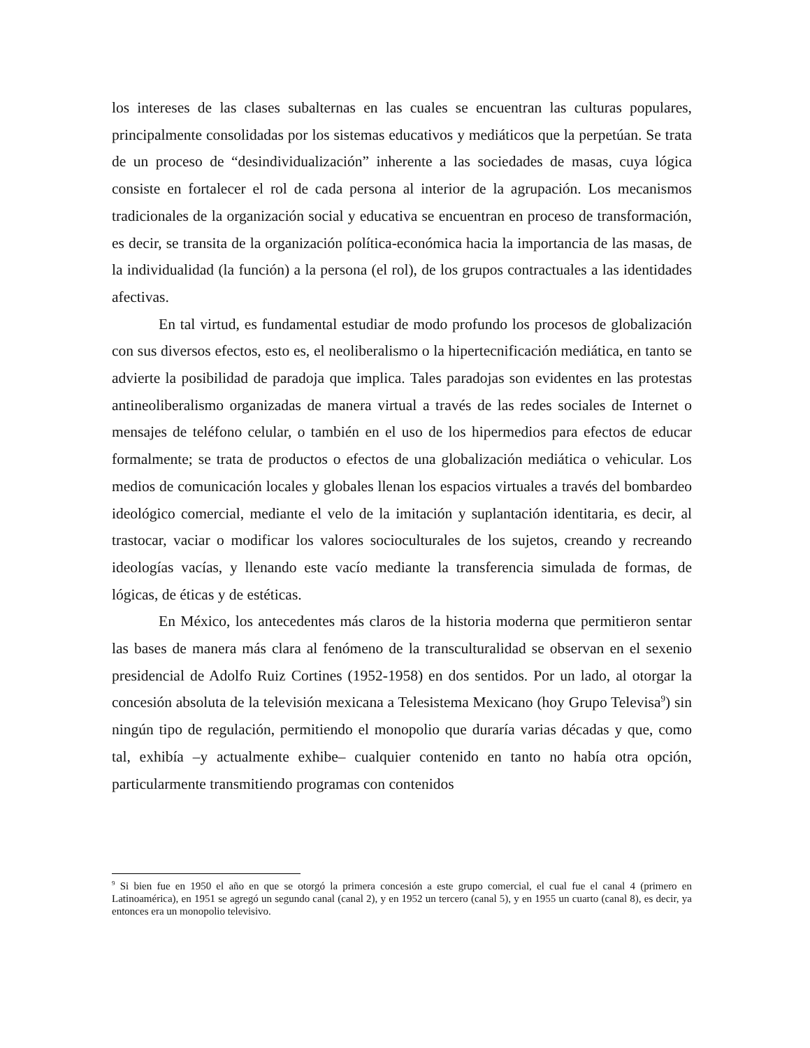los intereses de las clases subalternas en las cuales se encuentran las culturas populares, principalmente consolidadas por los sistemas educativos y mediáticos que la perpetúan. Se trata de un proceso de “desindividualización” inherente a las sociedades de masas, cuya lógica consiste en fortalecer el rol de cada persona al interior de la agrupación. Los mecanismos tradicionales de la organización social y educativa se encuentran en proceso de transformación, es decir, se transita de la organización política-económica hacia la importancia de las masas, de la individualidad (la función) a la persona (el rol), de los grupos contractuales a las identidades afectivas.
En tal virtud, es fundamental estudiar de modo profundo los procesos de globalización con sus diversos efectos, esto es, el neoliberalismo o la hipertecnificación mediática, en tanto se advierte la posibilidad de paradoja que implica. Tales paradojas son evidentes en las protestas antineoliberalismo organizadas de manera virtual a través de las redes sociales de Internet o mensajes de teléfono celular, o también en el uso de los hipermedios para efectos de educar formalmente; se trata de productos o efectos de una globalización mediática o vehicular. Los medios de comunicación locales y globales llenan los espacios virtuales a través del bombardeo ideológico comercial, mediante el velo de la imitación y suplantación identitaria, es decir, al trastocar, vaciar o modificar los valores socioculturales de los sujetos, creando y recreando ideologías vacías, y llenando este vacío mediante la transferencia simulada de formas, de lógicas, de éticas y de estéticas.
En México, los antecedentes más claros de la historia moderna que permitieron sentar las bases de manera más clara al fenómeno de la transculturalidad se observan en el sexenio presidencial de Adolfo Ruiz Cortines (1952-1958) en dos sentidos. Por un lado, al otorgar la concesión absoluta de la televisión mexicana a Telesistema Mexicano (hoy Grupo Televisa<sup>9</sup>) sin ningún tipo de regulación, permitiendo el monopolio que duraría varias décadas y que, como tal, exhibía –y actualmente exhibe– cualquier contenido en tanto no había otra opción, particularmente transmitiendo programas con contenidos
<sup>9</sup> Si bien fue en 1950 el año en que se otorgó la primera concesión a este grupo comercial, el cual fue el canal 4 (primero en Latinoamérica), en 1951 se agregó un segundo canal (canal 2), y en 1952 un tercero (canal 5), y en 1955 un cuarto (canal 8), es decir, ya entonces era un monopolio televisivo.